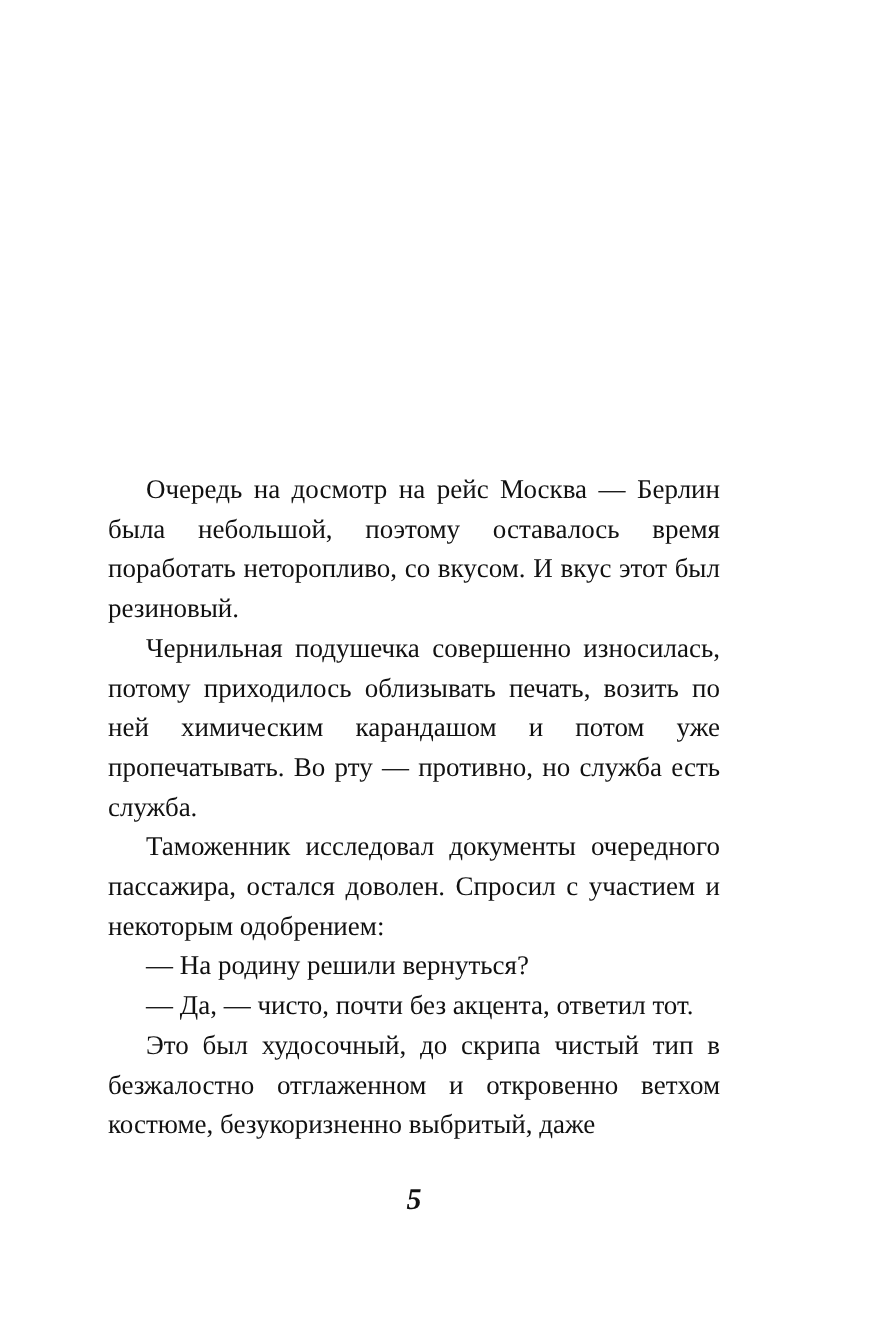Очередь на досмотр на рейс Москва — Берлин была небольшой, поэтому оставалось время поработать неторопливо, со вкусом. И вкус этот был резиновый.
Чернильная подушечка совершенно износилась, потому приходилось облизывать печать, возить по ней химическим карандашом и потом уже пропечатывать. Во рту — противно, но служба есть служба.
Таможенник исследовал документы очередного пассажира, остался доволен. Спросил с участием и некоторым одобрением:
— На родину решили вернуться?
— Да, — чисто, почти без акцента, ответил тот.
Это был худосочный, до скрипа чистый тип в безжалостно отглаженном и откровенно ветхом костюме, безукоризненно выбритый, даже
5